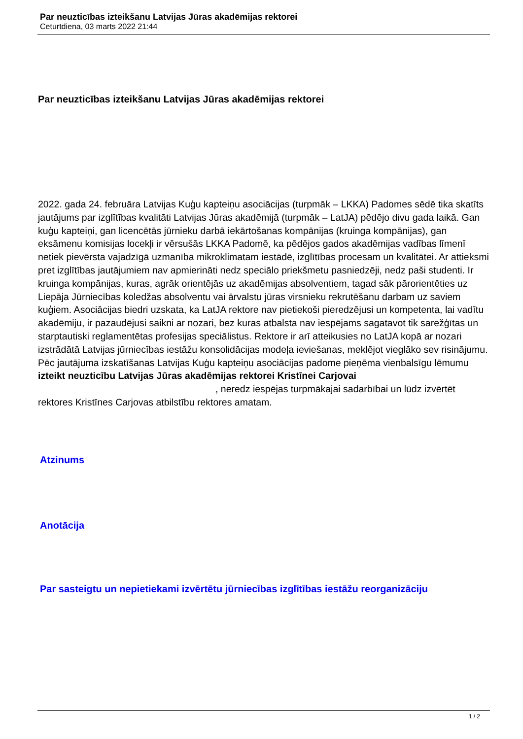Par neuzticības izteikšanu Latvijas Jūras akadēmijas rektorei
Ceturtdiena, 03 marts 2022 21:44
Par neuzticības izteikšanu Latvijas Jūras akadēmijas rektorei
2022. gada 24. februāra Latvijas Kuģu kapteiņu asociācijas (turpmāk – LKKA) Padomes sēdē tika skatīts jautājums par izglītības kvalitāti Latvijas Jūras akadēmijā (turpmāk – LatJA) pēdējo divu gada laikā. Gan kuģu kapteiņi, gan licencētās jūrnieku darbā iekārtošanas kompānijas (kruinga kompānijas), gan eksāmenu komisijas locekļi ir vērsušās LKKA Padomē, ka pēdējos gados akadēmijas vadības līmenī netiek pievērsta vajadzīgā uzmanība mikroklimatam iestādē, izglītības procesam un kvalitātei. Ar attieksmi pret izglītības jautājumiem nav apmierināti nedz speciālo priekšmetu pasniedzēji, nedz paši studenti. Ir kruinga kompānijas, kuras, agrāk orientējās uz akadēmijas absolventiem, tagad sāk pārorientēties uz Liepāja Jūrniecības koledžas absolventu vai ārvalstu jūras virsnieku rekrutēšanu darbam uz saviem kuģiem. Asociācijas biedri uzskata, ka LatJA rektore nav pietiekoši pieredzējusi un kompetenta, lai vadītu akadēmiju, ir pazaudējusi saikni ar nozari, bez kuras atbalsta nav iespējams sagatavot tik sarežģītas un starptautiski reglamentētas profesijas speciālistus. Rektore ir arī atteikusies no LatJA kopā ar nozari izstrādātā Latvijas jūrniecības iestāžu konsolidācijas modeļa ieviešanas, meklējot vieglāko sev risinājumu. Pēc jautājuma izskatīšanas Latvijas Kuģu kapteiņu asociācijas padome pieņēma vienbalsīgu lēmumu izteikt neuzticību Latvijas Jūras akadēmijas rektorei Kristīnei Carjovai , neredz iespējas turpmākajai sadarbībai un lūdz izvērtēt rektores Kristīnes Carjovas atbilstību rektores amatam.
Atzinums
Anotācija
Par sasteigtu un nepietiekami izvērtētu jūrniecības izglītības iestāžu reorganizāciju
1 / 2